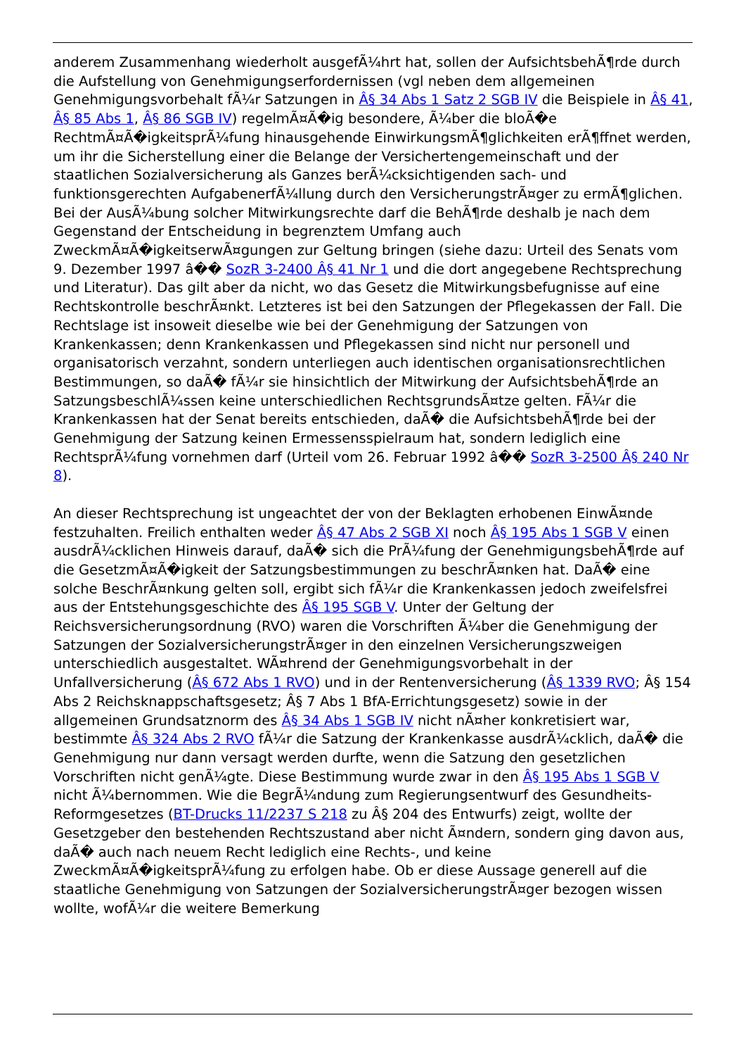anderem Zusammenhang wiederholt ausgefÃ¼hrt hat, sollen der AufsichtsbehÃ¶rde durch die Aufstellung von Genehmigungserfordernissen (vgl neben dem allgemeinen Genehmigungsvorbehalt fÃ¼r Satzungen in Â§ 34 Abs 1 Satz 2 SGB IV die Beispiele in Â§ 41, Â§ 85 Abs 1, Â§ 86 SGB IV) regelmÃ¤Ã�ig besondere, Ã¼ber die bloÃ�e RechtmÃ¤Ã�igkeitsprÃ¼fung hinausgehende EinwirkungsmÃ¶glichkeiten erÃ¶ffnet werden, um ihr die Sicherstellung einer die Belange der Versichertengemeinschaft und der staatlichen Sozialversicherung als Ganzes berÃ¼cksichtigenden sach- und funktionsgerechten AufgabenerfÃ¼llung durch den VersicherungstrÃ¤ger zu ermÃ¶glichen. Bei der AusÃ¼bung solcher Mitwirkungsrechte darf die BehÃ¶rde deshalb je nach dem Gegenstand der Entscheidung in begrenztem Umfang auch ZweckmÃ¤Ã�igkeitserwÃ¤gungen zur Geltung bringen (siehe dazu: Urteil des Senats vom 9. Dezember 1997 â�� SozR 3-2400 Â§ 41 Nr 1 und die dort angegebene Rechtsprechung und Literatur). Das gilt aber da nicht, wo das Gesetz die Mitwirkungsbefugnisse auf eine Rechtskontrolle beschrÃ¤nkt. Letzteres ist bei den Satzungen der Pflegekassen der Fall. Die Rechtslage ist insoweit dieselbe wie bei der Genehmigung der Satzungen von Krankenkassen; denn Krankenkassen und Pflegekassen sind nicht nur personell und organisatorisch verzahnt, sondern unterliegen auch identischen organisationsrechtlichen Bestimmungen, so daÃ� fÃ¼r sie hinsichtlich der Mitwirkung der AufsichtsbehÃ¶rde an SatzungsbeschlÃ¼ssen keine unterschiedlichen RechtsgrundsÃ¤tze gelten. FÃ¼r die Krankenkassen hat der Senat bereits entschieden, daÃ� die AufsichtsbehÃ¶rde bei der Genehmigung der Satzung keinen Ermessensspielraum hat, sondern lediglich eine RechtsprÃ¼fung vornehmen darf (Urteil vom 26. Februar 1992 â�� SozR 3-2500 Â§ 240 Nr 8).
An dieser Rechtsprechung ist ungeachtet der von der Beklagten erhobenen EinwÃ¤nde festzuhalten. Freilich enthalten weder Â§ 47 Abs 2 SGB XI noch Â§ 195 Abs 1 SGB V einen ausdrÃ¼cklichen Hinweis darauf, daÃ� sich die PrÃ¼fung der GenehmigungsbehÃ¶rde auf die GesetzmÃ¤Ã�igkeit der Satzungsbestimmungen zu beschrÃ¤nken hat. DaÃ� eine solche BeschrÃ¤nkung gelten soll, ergibt sich fÃ¼r die Krankenkassen jedoch zweifelsfrei aus der Entstehungsgeschichte des Â§ 195 SGB V. Unter der Geltung der Reichsversicherungsordnung (RVO) waren die Vorschriften Ã¼ber die Genehmigung der Satzungen der SozialversicherungstrÃ¤ger in den einzelnen Versicherungszweigen unterschiedlich ausgestaltet. WÃ¤hrend der Genehmigungsvorbehalt in der Unfallversicherung (Â§ 672 Abs 1 RVO) und in der Rentenversicherung (Â§ 1339 RVO; Â§ 154 Abs 2 Reichsknappschaftsgesetz; Â§ 7 Abs 1 BfA-Errichtungsgesetz) sowie in der allgemeinen Grundsatznorm des Â§ 34 Abs 1 SGB IV nicht nÃ¤her konkretisiert war, bestimmte Â§ 324 Abs 2 RVO fÃ¼r die Satzung der Krankenkasse ausdrÃ¼cklich, daÃ� die Genehmigung nur dann versagt werden durfte, wenn die Satzung den gesetzlichen Vorschriften nicht genÃ¼gte. Diese Bestimmung wurde zwar in den Â§ 195 Abs 1 SGB V nicht Ã¼bernommen. Wie die BegrÃ¼ndung zum Regierungsentwurf des Gesundheits-Reformgesetzes (BT-Drucks 11/2237 S 218 zu Â§ 204 des Entwurfs) zeigt, wollte der Gesetzgeber den bestehenden Rechtszustand aber nicht Ã¤ndern, sondern ging davon aus, daÃ� auch nach neuem Recht lediglich eine Rechts-, und keine ZweckmÃ¤Ã�igkeitsprÃ¼fung zu erfolgen habe. Ob er diese Aussage generell auf die staatliche Genehmigung von Satzungen der SozialversicherungstrÃ¤ger bezogen wissen wollte, wofÃ¼r die weitere Bemerkung